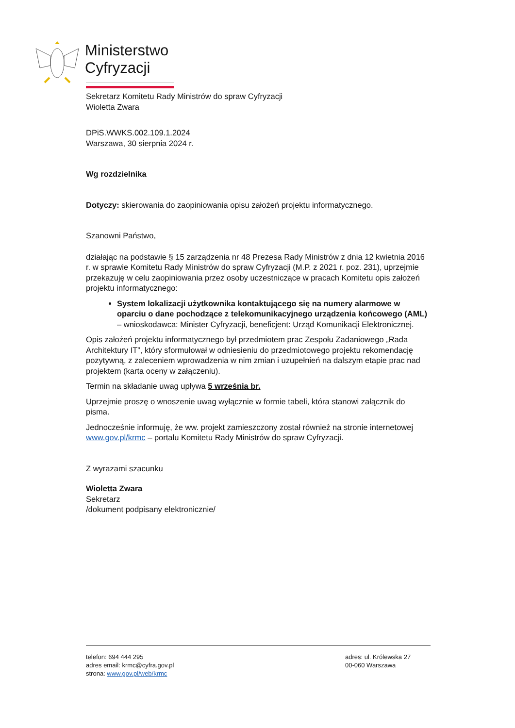Ministerstwo
Cyfryzacji
Sekretarz Komitetu Rady Ministrów do spraw Cyfryzacji
Wioletta Zwara
DPiS.WWKS.002.109.1.2024
Warszawa, 30 sierpnia 2024 r.
Wg rozdzielnika
Dotyczy: skierowania do zaopiniowania opisu założeń projektu informatycznego.
Szanowni Państwo,
działając na podstawie § 15 zarządzenia nr 48 Prezesa Rady Ministrów z dnia 12 kwietnia 2016 r. w sprawie Komitetu Rady Ministrów do spraw Cyfryzacji (M.P. z 2021 r. poz. 231), uprzejmie przekazuję w celu zaopiniowania przez osoby uczestniczące w pracach Komitetu opis założeń projektu informatycznego:
System lokalizacji użytkownika kontaktującego się na numery alarmowe w oparciu o dane pochodzące z telekomunikacyjnego urządzenia końcowego (AML) – wnioskodawca: Minister Cyfryzacji, beneficjent: Urząd Komunikacji Elektronicznej.
Opis założeń projektu informatycznego był przedmiotem prac Zespołu Zadaniowego „Rada Architektury IT”, który sformułował w odniesieniu do przedmiotowego projektu rekomendację pozytywną, z zaleceniem wprowadzenia w nim zmian i uzupełnień na dalszym etapie prac nad projektem (karta oceny w załączeniu).
Termin na składanie uwag upływa 5 września br.
Uprzejmie proszę o wnoszenie uwag wyłącznie w formie tabeli, która stanowi załącznik do pisma.
Jednocześnie informuję, że ww. projekt zamieszczony został również na stronie internetowej www.gov.pl/krmc – portalu Komitetu Rady Ministrów do spraw Cyfryzacji.
Z wyrazami szacunku
Wioletta Zwara
Sekretarz
/dokument podpisany elektronicznie/
telefon: 694 444 295
adres email: krmc@cyfra.gov.pl
strona: www.gov.pl/web/krmc
adres: ul. Królewska 27
00-060 Warszawa